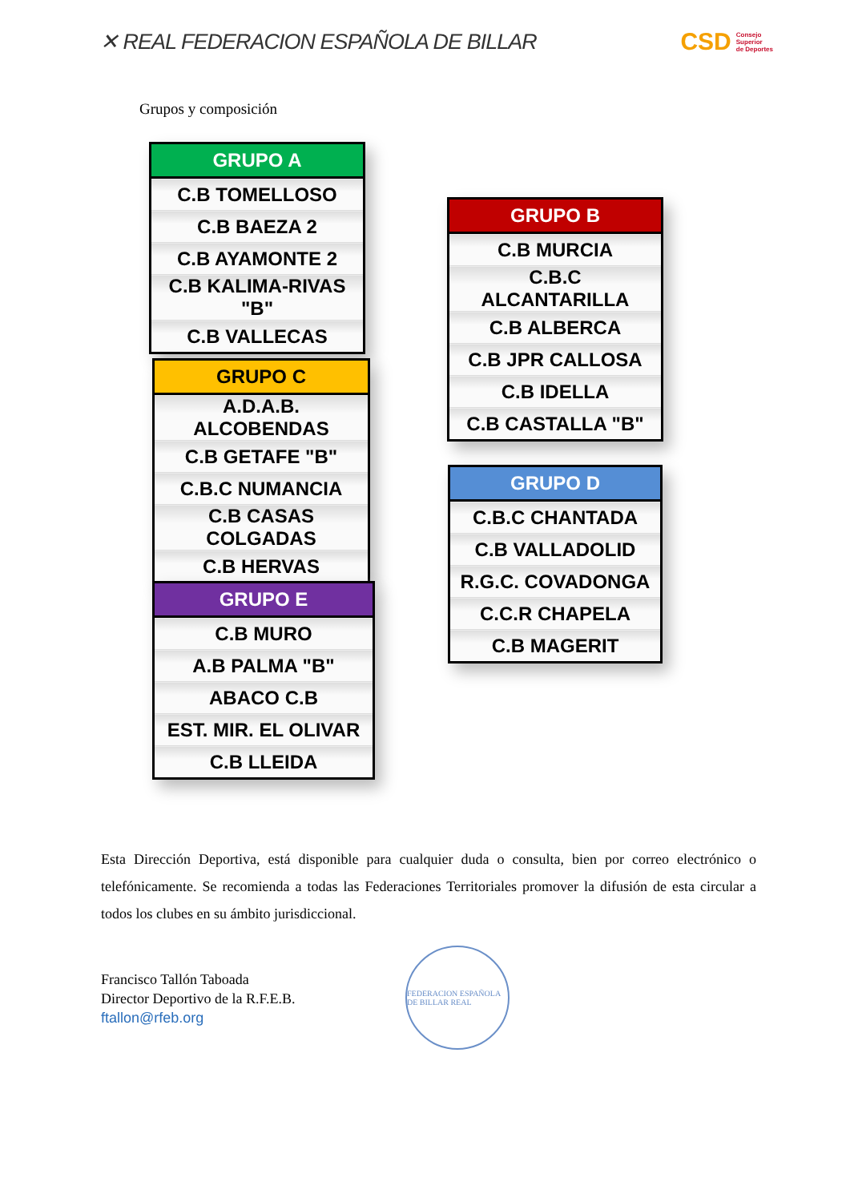✕ REAL FEDERACION ESPAÑOLA DE BILLAR CSD Consejo
Superior
de Deportes
Grupos y composición
| GRUPO A |
| --- |
| C.B TOMELLOSO |
| C.B BAEZA 2 |
| C.B AYAMONTE 2 |
| C.B KALIMA-RIVAS "B" |
| C.B VALLECAS |
| GRUPO B |
| --- |
| C.B MURCIA |
| C.B.C ALCANTARILLA |
| C.B ALBERCA |
| C.B JPR CALLOSA |
| C.B IDELLA |
| C.B CASTALLA "B" |
| GRUPO C |
| --- |
| A.D.A.B. ALCOBENDAS |
| C.B GETAFE "B" |
| C.B.C NUMANCIA |
| C.B CASAS COLGADAS |
| C.B HERVAS |
| GRUPO D |
| --- |
| C.B.C CHANTADA |
| C.B VALLADOLID |
| R.G.C. COVADONGA |
| C.C.R CHAPELA |
| C.B MAGERIT |
| GRUPO E |
| --- |
| C.B MURO |
| A.B PALMA "B" |
| ABACO C.B |
| EST. MIR. EL OLIVAR |
| C.B LLEIDA |
Esta Dirección Deportiva, está disponible para cualquier duda o consulta, bien por correo electrónico o telefónicamente. Se recomienda a todas las Federaciones Territoriales promover la difusión de esta circular a todos los clubes en su ámbito jurisdiccional.
Francisco Tallón Taboada
Director Deportivo de la R.F.E.B.
ftallon@rfeb.org
FEDERACION ESPAÑOLA DE BILLAR REAL